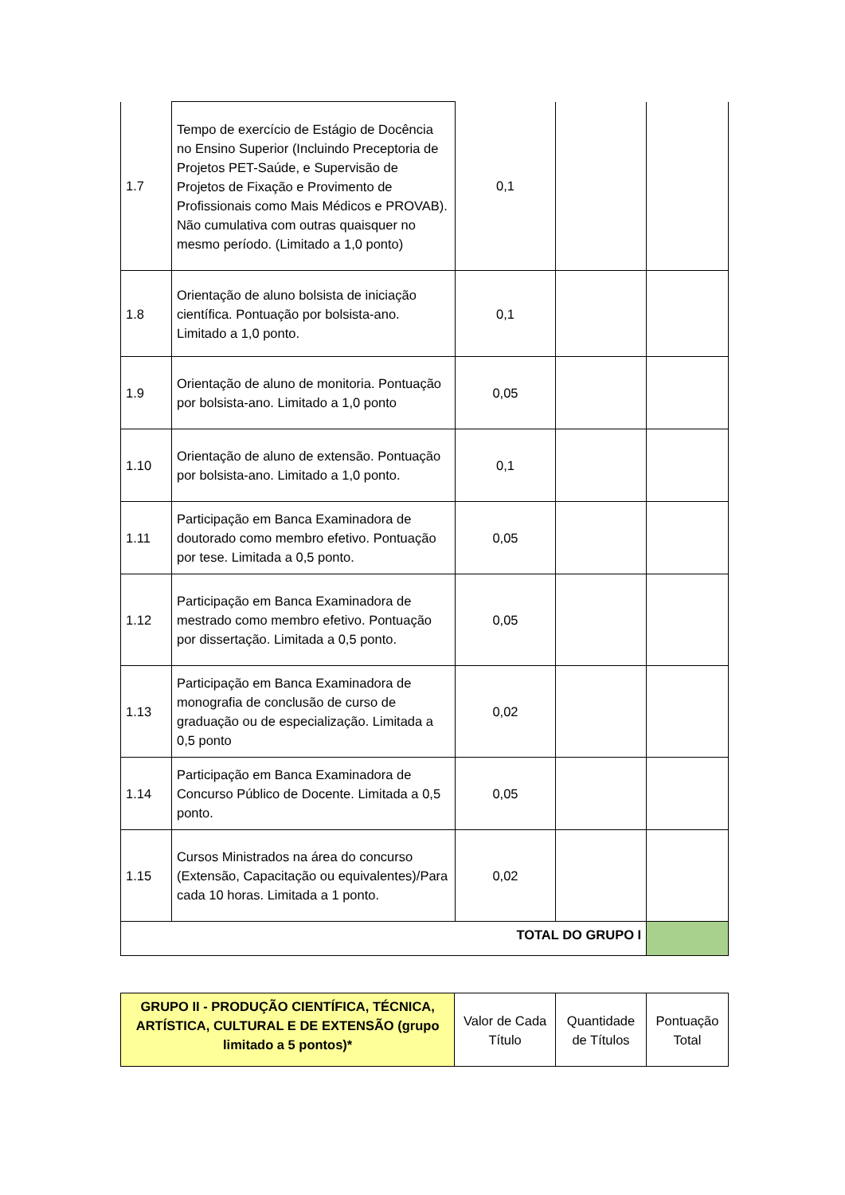| 1.7 | Tempo de exercício de Estágio de Docência no Ensino Superior (Incluindo Preceptoria de Projetos PET-Saúde, e Supervisão de Projetos de Fixação e Provimento de Profissionais como Mais Médicos e PROVAB). Não cumulativa com outras quaisquer no mesmo período. (Limitado a 1,0 ponto) | 0,1 | | |
| 1.8 | Orientação de aluno bolsista de iniciação científica. Pontuação por bolsista-ano. Limitado a 1,0 ponto. | 0,1 | | |
| 1.9 | Orientação de aluno de monitoria. Pontuação por bolsista-ano. Limitado a 1,0 ponto | 0,05 | | |
| 1.10 | Orientação de aluno de extensão. Pontuação por bolsista-ano. Limitado a 1,0 ponto. | 0,1 | | |
| 1.11 | Participação em Banca Examinadora de doutorado como membro efetivo. Pontuação por tese. Limitada a 0,5 ponto. | 0,05 | | |
| 1.12 | Participação em Banca Examinadora de mestrado como membro efetivo. Pontuação por dissertação. Limitada a 0,5 ponto. | 0,05 | | |
| 1.13 | Participação em Banca Examinadora de monografia de conclusão de curso de graduação ou de especialização. Limitada a 0,5 ponto | 0,02 | | |
| 1.14 | Participação em Banca Examinadora de Concurso Público de Docente. Limitada a 0,5 ponto. | 0,05 | | |
| 1.15 | Cursos Ministrados na área do concurso (Extensão, Capacitação ou equivalentes)/Para cada 10 horas. Limitada a 1 ponto. | 0,02 | | |
| TOTAL DO GRUPO I | | | | |
| GRUPO II - PRODUÇÃO CIENTÍFICA, TÉCNICA, ARTÍSTICA, CULTURAL E DE EXTENSÃO (grupo limitado a 5 pontos)* | Valor de Cada Título | Quantidade de Títulos | Pontuação Total |